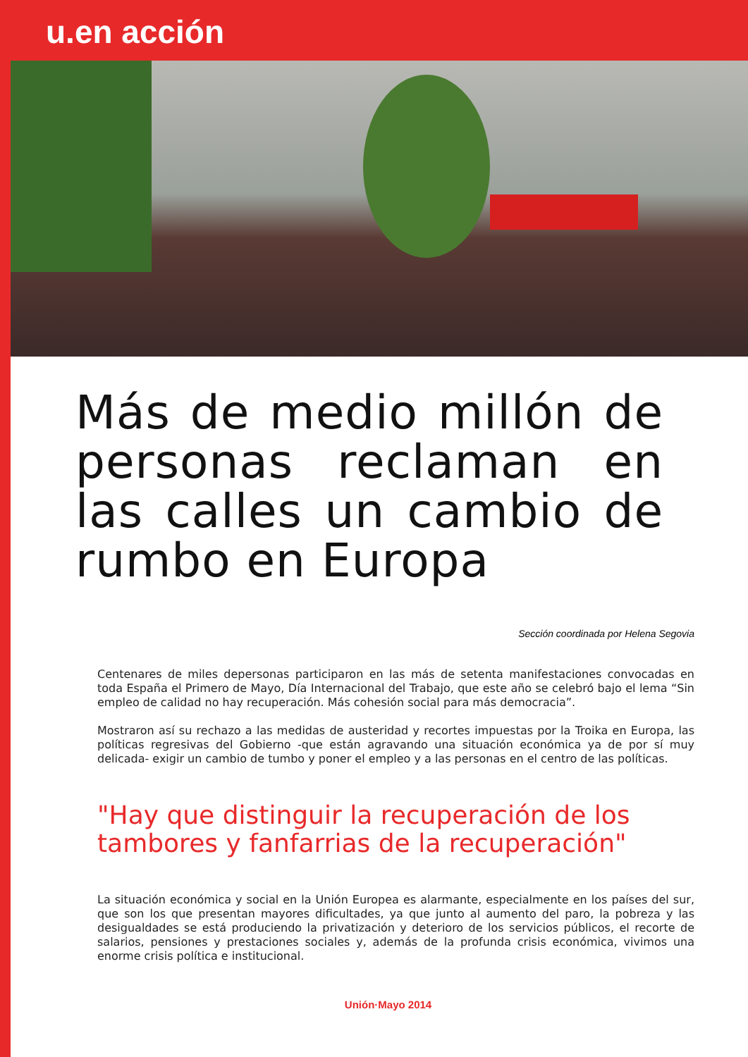u.en acción
Más de medio millón de personas reclaman en las calles un cambio de rumbo en Europa
Sección coordinada por Helena Segovia
Centenares de miles depersonas participaron en las más de setenta manifestaciones convocadas en toda España el Primero de Mayo, Día Internacional del Trabajo, que este año se celebró bajo el lema “Sin empleo de calidad no hay recuperación. Más cohesión social para más democracia”.
Mostraron así su rechazo a las medidas de austeridad y recortes impuestas por la Troika en Europa, las políticas regresivas del Gobierno -que están agravando una situación económica ya de por sí muy delicada- exigir un cambio de tumbo y poner el empleo y a las personas en el centro de las políticas.
"Hay que distinguir la recuperación de los tambores y fanfarrias de la recuperación"
La situación económica y social en la Unión Europea es alarmante, especialmente en los países del sur, que son los que presentan mayores dificultades, ya que junto al aumento del paro, la pobreza y las desigualdades se está produciendo la privatización y deterioro de los servicios públicos, el recorte de salarios, pensiones y prestaciones sociales y, además de la profunda crisis económica, vivimos una enorme crisis política e institucional.
Unión·Mayo 2014